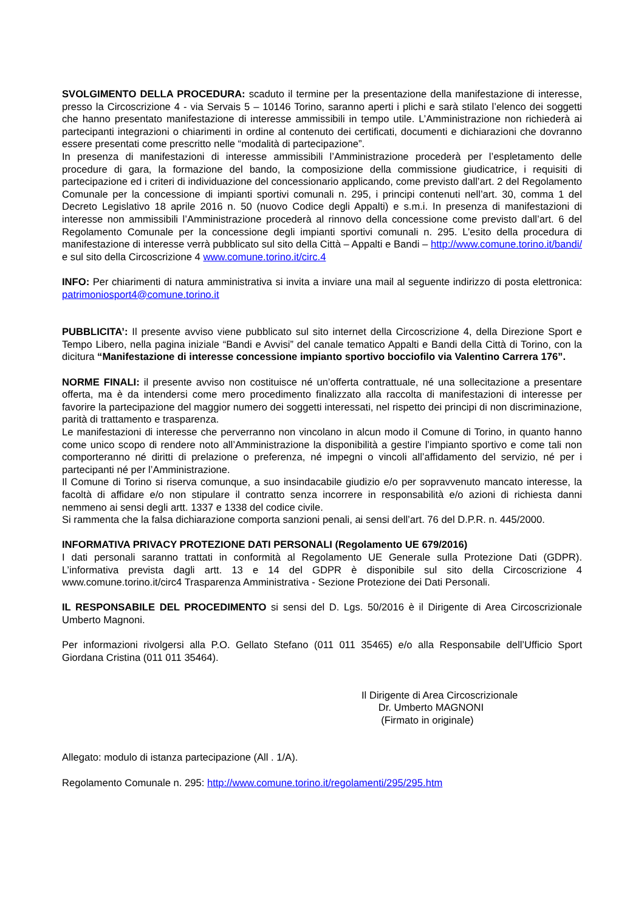SVOLGIMENTO DELLA PROCEDURA: scaduto il termine per la presentazione della manifestazione di interesse, presso la Circoscrizione 4 - via Servais 5 – 10146 Torino, saranno aperti i plichi e sarà stilato l’elenco dei soggetti che hanno presentato manifestazione di interesse ammissibili in tempo utile. L’Amministrazione non richiederà ai partecipanti integrazioni o chiarimenti in ordine al contenuto dei certificati, documenti e dichiarazioni che dovranno essere presentati come prescritto nelle “modalità di partecipazione”.
In presenza di manifestazioni di interesse ammissibili l’Amministrazione procederà per l’espletamento delle procedure di gara, la formazione del bando, la composizione della commissione giudicatrice, i requisiti di partecipazione ed i criteri di individuazione del concessionario applicando, come previsto dall’art. 2 del Regolamento Comunale per la concessione di impianti sportivi comunali n. 295, i principi contenuti nell’art. 30, comma 1 del Decreto Legislativo 18 aprile 2016 n. 50 (nuovo Codice degli Appalti) e s.m.i. In presenza di manifestazioni di interesse non ammissibili l’Amministrazione procederà al rinnovo della concessione come previsto dall’art. 6 del Regolamento Comunale per la concessione degli impianti sportivi comunali n. 295. L’esito della procedura di manifestazione di interesse verrà pubblicato sul sito della Città – Appalti e Bandi – http://www.comune.torino.it/bandi/ e sul sito della Circoscrizione 4 www.comune.torino.it/circ.4
INFO: Per chiarimenti di natura amministrativa si invita a inviare una mail al seguente indirizzo di posta elettronica: patrimoniosport4@comune.torino.it
PUBBLICITA’: Il presente avviso viene pubblicato sul sito internet della Circoscrizione 4, della Direzione Sport e Tempo Libero, nella pagina iniziale “Bandi e Avvisi” del canale tematico Appalti e Bandi della Città di Torino, con la dicitura “Manifestazione di interesse concessione impianto sportivo bocciofilo via Valentino Carrera 176”.
NORME FINALI: il presente avviso non costituisce né un’offerta contrattuale, né una sollecitazione a presentare offerta, ma è da intendersi come mero procedimento finalizzato alla raccolta di manifestazioni di interesse per favorire la partecipazione del maggior numero dei soggetti interessati, nel rispetto dei principi di non discriminazione, parità di trattamento e trasparenza.
Le manifestazioni di interesse che perverranno non vincolano in alcun modo il Comune di Torino, in quanto hanno come unico scopo di rendere noto all’Amministrazione la disponibilità a gestire l’impianto sportivo e come tali non comporteranno né diritti di prelazione o preferenza, né impegni o vincoli all’affidamento del servizio, né per i partecipanti né per l’Amministrazione.
Il Comune di Torino si riserva comunque, a suo insindacabile giudizio e/o per sopravvenuto mancato interesse, la facoltà di affidare e/o non stipulare il contratto senza incorrere in responsabilità e/o azioni di richiesta danni nemmeno ai sensi degli artt. 1337 e 1338 del codice civile.
Si rammenta che la falsa dichiarazione comporta sanzioni penali, ai sensi dell’art. 76 del D.P.R. n. 445/2000.
INFORMATIVA PRIVACY PROTEZIONE DATI PERSONALI (Regolamento UE 679/2016)
I dati personali saranno trattati in conformità al Regolamento UE Generale sulla Protezione Dati (GDPR). L’informativa prevista dagli artt. 13 e 14 del GDPR è disponibile sul sito della Circoscrizione 4 www.comune.torino.it/circ4 Trasparenza Amministrativa - Sezione Protezione dei Dati Personali.
IL RESPONSABILE DEL PROCEDIMENTO si sensi del D. Lgs. 50/2016 è il Dirigente di Area Circoscrizionale Umberto Magnoni.
Per informazioni rivolgersi alla P.O. Gellato Stefano (011 011 35465) e/o alla Responsabile dell’Ufficio Sport Giordana Cristina (011 011 35464).
Il Dirigente di Area Circoscrizionale
Dr. Umberto MAGNONI
(Firmato in originale)
Allegato: modulo di istanza partecipazione (All . 1/A).
Regolamento Comunale n. 295: http://www.comune.torino.it/regolamenti/295/295.htm